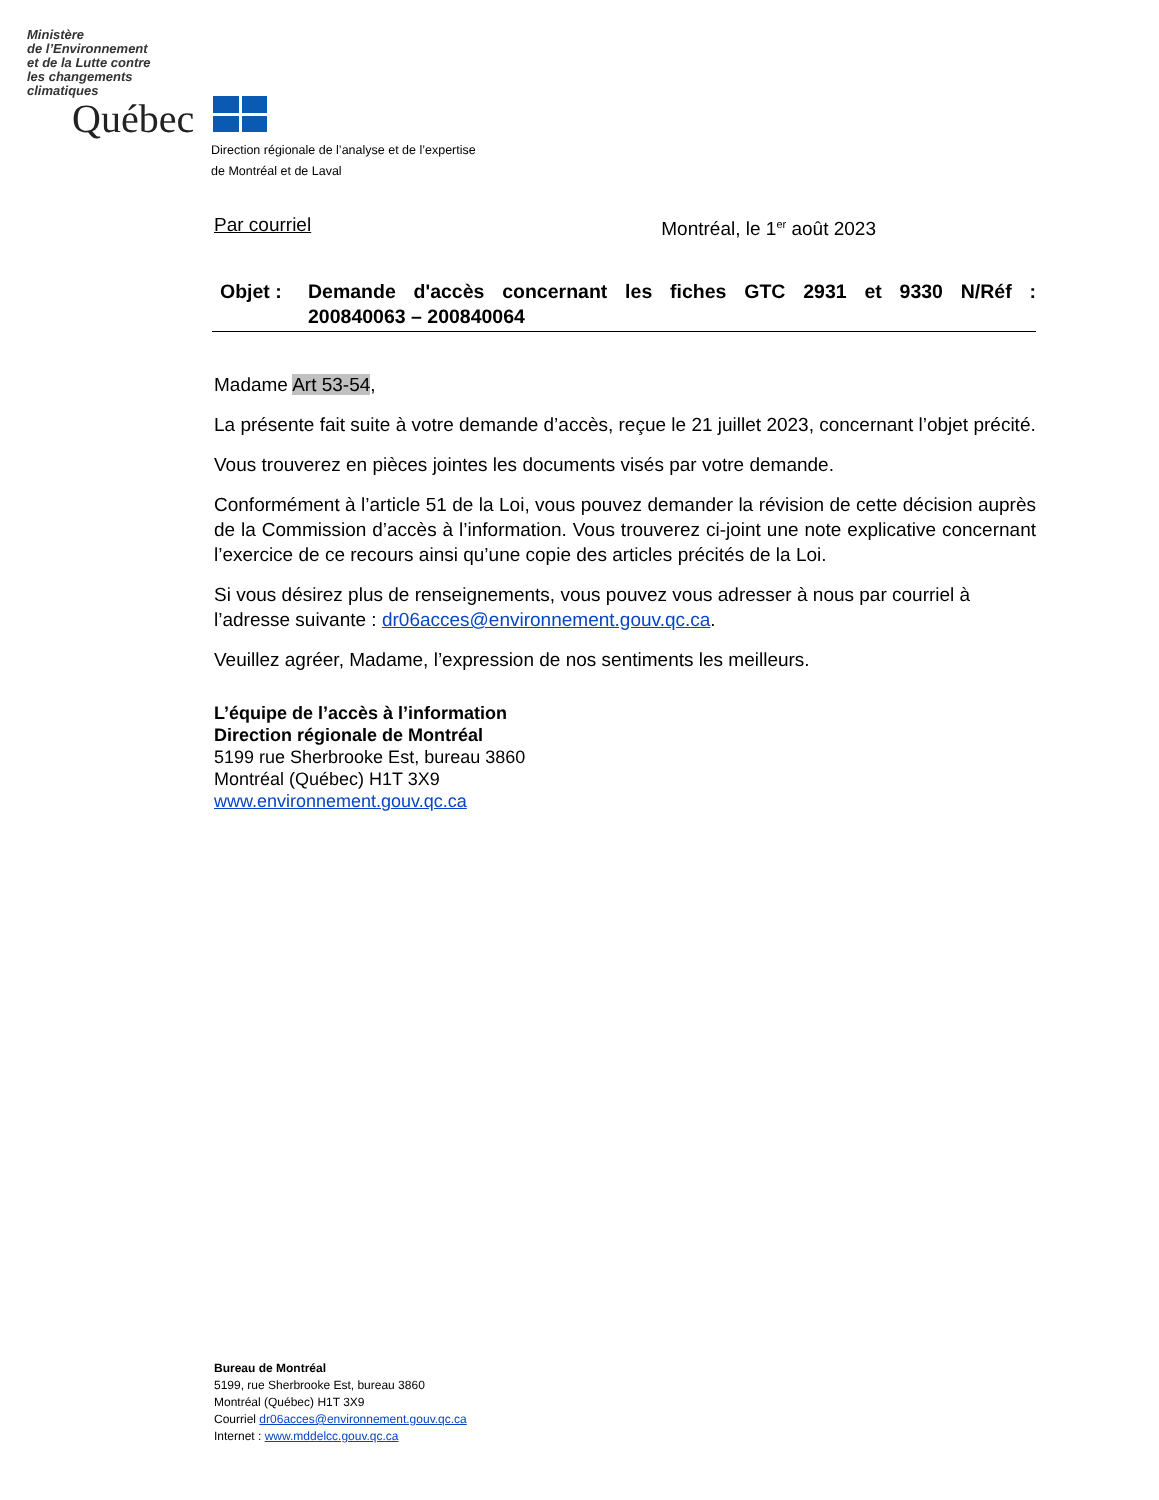Ministère
de l’Environnement
et de la Lutte contre
les changements
climatiques
Québec
Direction régionale de l’analyse et de l’expertise
de Montréal et de Laval
Par courriel Montréal, le 1<sup>er</sup> août 2023
Objet : Demande d'accès concernant les fiches GTC 2931 et 9330 N/Réf :
200840063 – 200840064
Madame Art 53-54,
La présente fait suite à votre demande d’accès, reçue le 21 juillet 2023, concernant l’objet précité.
Vous trouverez en pièces jointes les documents visés par votre demande.
Conformément à l’article 51 de la Loi, vous pouvez demander la révision de cette décision auprès de la Commission d’accès à l’information. Vous trouverez ci-joint une note explicative concernant l’exercice de ce recours ainsi qu’une copie des articles précités de la Loi.
Si vous désirez plus de renseignements, vous pouvez vous adresser à nous par courriel à l’adresse suivante : dr06acces@environnement.gouv.qc.ca.
Veuillez agréer, Madame, l’expression de nos sentiments les meilleurs.
L’équipe de l’accès à l’information
Direction régionale de Montréal
5199 rue Sherbrooke Est, bureau 3860
Montréal (Québec) H1T 3X9
www.environnement.gouv.qc.ca
Bureau de Montréal
5199, rue Sherbrooke Est, bureau 3860
Montréal (Québec) H1T 3X9
Courriel dr06acces@environnement.gouv.qc.ca
Internet : www.mddelcc.gouv.qc.ca